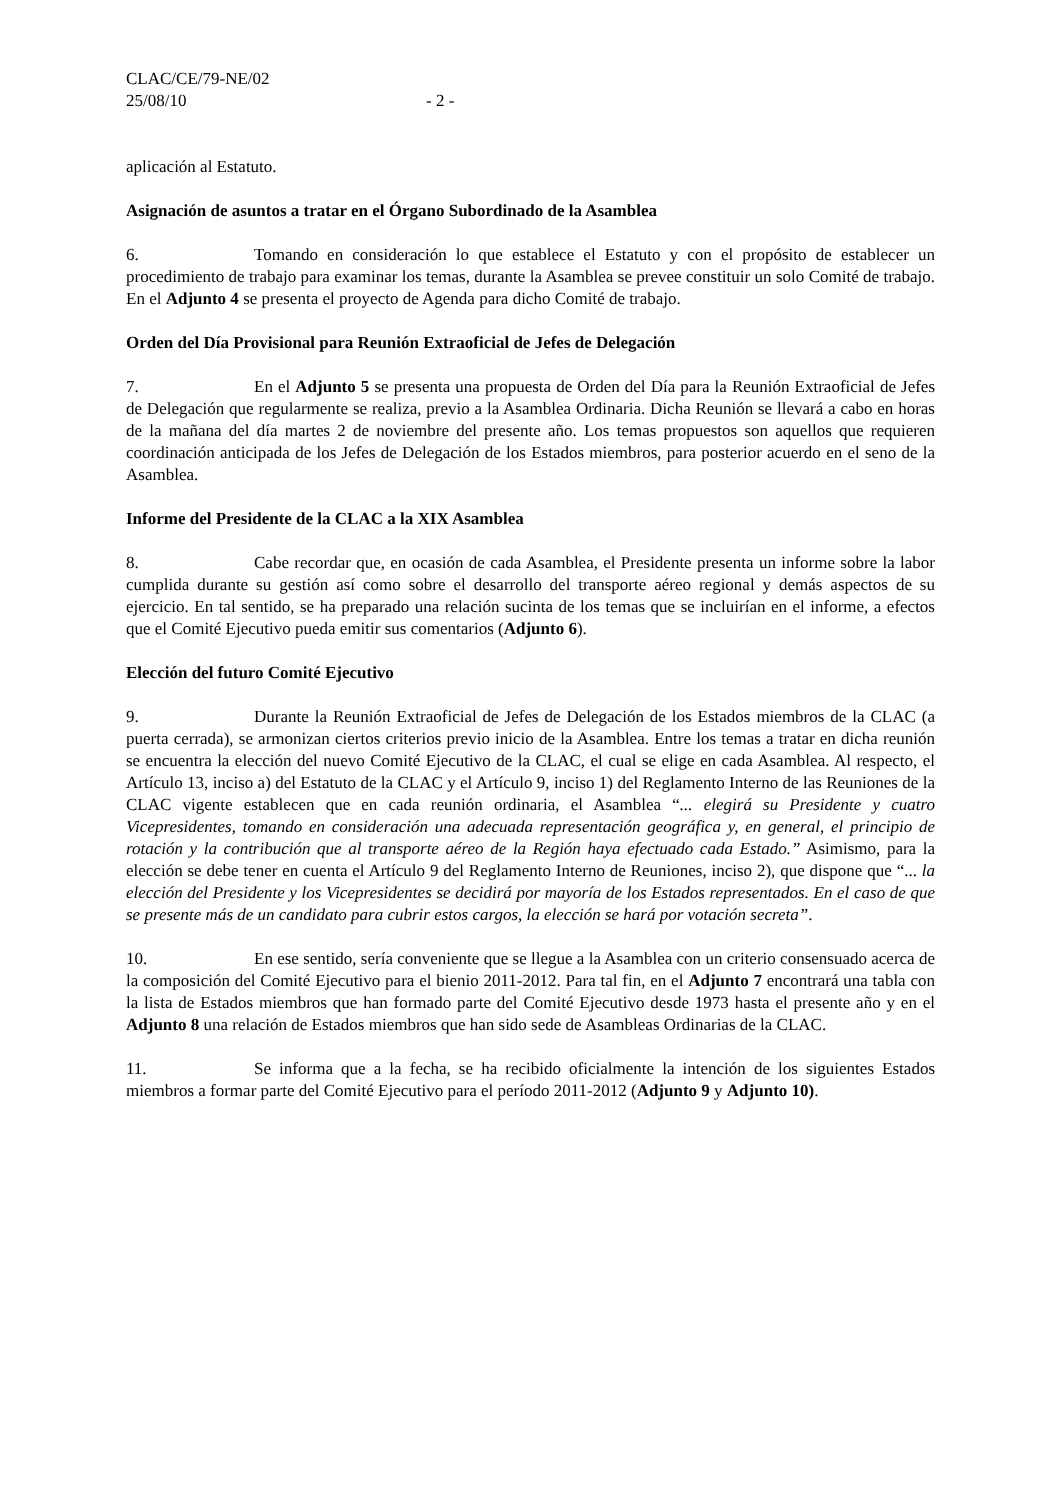CLAC/CE/79-NE/02
25/08/10 - 2 -
aplicación al Estatuto.
Asignación de asuntos a tratar en el Órgano Subordinado de la Asamblea
6. Tomando en consideración lo que establece el Estatuto y con el propósito de establecer un procedimiento de trabajo para examinar los temas, durante la Asamblea se prevee constituir un solo Comité de trabajo. En el Adjunto 4 se presenta el proyecto de Agenda para dicho Comité de trabajo.
Orden del Día Provisional para Reunión Extraoficial de Jefes de Delegación
7. En el Adjunto 5 se presenta una propuesta de Orden del Día para la Reunión Extraoficial de Jefes de Delegación que regularmente se realiza, previo a la Asamblea Ordinaria. Dicha Reunión se llevará a cabo en horas de la mañana del día martes 2 de noviembre del presente año. Los temas propuestos son aquellos que requieren coordinación anticipada de los Jefes de Delegación de los Estados miembros, para posterior acuerdo en el seno de la Asamblea.
Informe del Presidente de la CLAC a la XIX Asamblea
8. Cabe recordar que, en ocasión de cada Asamblea, el Presidente presenta un informe sobre la labor cumplida durante su gestión así como sobre el desarrollo del transporte aéreo regional y demás aspectos de su ejercicio. En tal sentido, se ha preparado una relación sucinta de los temas que se incluirían en el informe, a efectos que el Comité Ejecutivo pueda emitir sus comentarios (Adjunto 6).
Elección del futuro Comité Ejecutivo
9. Durante la Reunión Extraoficial de Jefes de Delegación de los Estados miembros de la CLAC (a puerta cerrada), se armonizan ciertos criterios previo inicio de la Asamblea. Entre los temas a tratar en dicha reunión se encuentra la elección del nuevo Comité Ejecutivo de la CLAC, el cual se elige en cada Asamblea. Al respecto, el Artículo 13, inciso a) del Estatuto de la CLAC y el Artículo 9, inciso 1) del Reglamento Interno de las Reuniones de la CLAC vigente establecen que en cada reunión ordinaria, el Asamblea “... elegirá su Presidente y cuatro Vicepresidentes, tomando en consideración una adecuada representación geográfica y, en general, el principio de rotación y la contribución que al transporte aéreo de la Región haya efectuado cada Estado.” Asimismo, para la elección se debe tener en cuenta el Artículo 9 del Reglamento Interno de Reuniones, inciso 2), que dispone que “... la elección del Presidente y los Vicepresidentes se decidirá por mayoría de los Estados representados. En el caso de que se presente más de un candidato para cubrir estos cargos, la elección se hará por votación secreta”.
10. En ese sentido, sería conveniente que se llegue a la Asamblea con un criterio consensuado acerca de la composición del Comité Ejecutivo para el bienio 2011-2012. Para tal fin, en el Adjunto 7 encontrará una tabla con la lista de Estados miembros que han formado parte del Comité Ejecutivo desde 1973 hasta el presente año y en el Adjunto 8 una relación de Estados miembros que han sido sede de Asambleas Ordinarias de la CLAC.
11. Se informa que a la fecha, se ha recibido oficialmente la intención de los siguientes Estados miembros a formar parte del Comité Ejecutivo para el período 2011-2012 (Adjunto 9 y Adjunto 10).